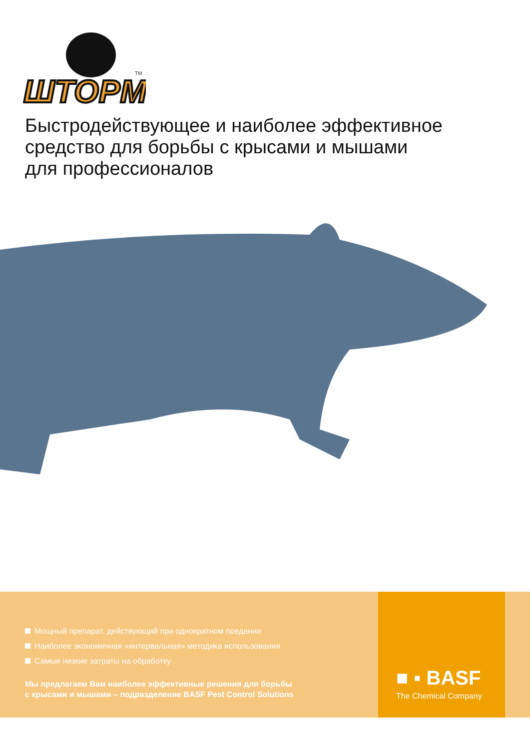ШТОРМ
TM
Быстродействующее и наиболее эффективное
средство для борьбы с крысами и мышами
для профессионалов
Мощный препарат, действующий при однократном поедании
Наиболее экономичная «интервальная» методика использования
Самые низкие затраты на обработку
Мы предлагаем Вам наиболее эффективные решения для борьбы
с крысами и мышами – подразделение BASF Pest Control Solutions
■ ▪ BASF
The Chemical Company